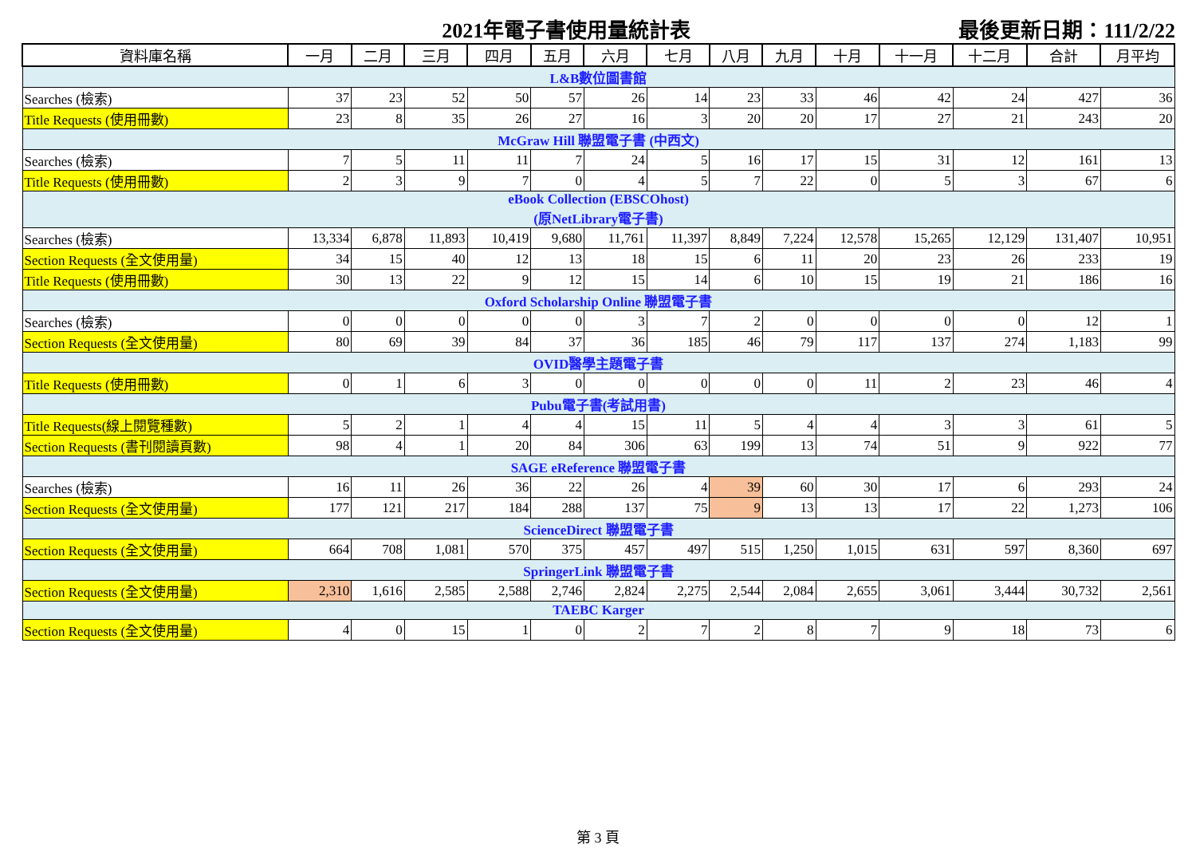2021年電子書使用量統計表
最後更新日期：111/2/22
| 資料庫名稱 | 一月 | 二月 | 三月 | 四月 | 五月 | 六月 | 七月 | 八月 | 九月 | 十月 | 十一月 | 十二月 | 合計 | 月平均 |
| --- | --- | --- | --- | --- | --- | --- | --- | --- | --- | --- | --- | --- | --- | --- |
| L&B數位圖書館 | | | | | | | | | | | | | | |
| Searches (檢索) | 37 | 23 | 52 | 50 | 57 | 26 | 14 | 23 | 33 | 46 | 42 | 24 | 427 | 36 |
| Title Requests (使用冊數) | 23 | 8 | 35 | 26 | 27 | 16 | 3 | 20 | 20 | 17 | 27 | 21 | 243 | 20 |
| McGraw Hill 聯盟電子書 (中西文) | | | | | | | | | | | | | | |
| Searches (檢索) | 7 | 5 | 11 | 11 | 7 | 24 | 5 | 16 | 17 | 15 | 31 | 12 | 161 | 13 |
| Title Requests (使用冊數) | 2 | 3 | 9 | 7 | 0 | 4 | 5 | 7 | 22 | 0 | 5 | 3 | 67 | 6 |
| eBook Collection (EBSCOhost) (原NetLibrary電子書) | | | | | | | | | | | | | | |
| Searches (檢索) | 13,334 | 6,878 | 11,893 | 10,419 | 9,680 | 11,761 | 11,397 | 8,849 | 7,224 | 12,578 | 15,265 | 12,129 | 131,407 | 10,951 |
| Section Requests (全文使用量) | 34 | 15 | 40 | 12 | 13 | 18 | 15 | 6 | 11 | 20 | 23 | 26 | 233 | 19 |
| Title Requests (使用冊數) | 30 | 13 | 22 | 9 | 12 | 15 | 14 | 6 | 10 | 15 | 19 | 21 | 186 | 16 |
| Oxford Scholarship Online 聯盟電子書 | | | | | | | | | | | | | | |
| Searches (檢索) | 0 | 0 | 0 | 0 | 0 | 3 | 7 | 2 | 0 | 0 | 0 | 0 | 12 | 1 |
| Section Requests (全文使用量) | 80 | 69 | 39 | 84 | 37 | 36 | 185 | 46 | 79 | 117 | 137 | 274 | 1,183 | 99 |
| OVID醫學主題電子書 | | | | | | | | | | | | | | |
| Title Requests (使用冊數) | 0 | 1 | 6 | 3 | 0 | 0 | 0 | 0 | 0 | 11 | 2 | 23 | 46 | 4 |
| Pubu電子書(考試用書) | | | | | | | | | | | | | | |
| Title Requests(線上閱覽種數) | 5 | 2 | 1 | 4 | 4 | 15 | 11 | 5 | 4 | 4 | 3 | 3 | 61 | 5 |
| Section Requests (書刊閱讀頁數) | 98 | 4 | 1 | 20 | 84 | 306 | 63 | 199 | 13 | 74 | 51 | 9 | 922 | 77 |
| SAGE eReference 聯盟電子書 | | | | | | | | | | | | | | |
| Searches (檢索) | 16 | 11 | 26 | 36 | 22 | 26 | 4 | 39 | 60 | 30 | 17 | 6 | 293 | 24 |
| Section Requests (全文使用量) | 177 | 121 | 217 | 184 | 288 | 137 | 75 | 9 | 13 | 13 | 17 | 22 | 1,273 | 106 |
| ScienceDirect 聯盟電子書 | | | | | | | | | | | | | | |
| Section Requests (全文使用量) | 664 | 708 | 1,081 | 570 | 375 | 457 | 497 | 515 | 1,250 | 1,015 | 631 | 597 | 8,360 | 697 |
| SpringerLink 聯盟電子書 | | | | | | | | | | | | | | |
| Section Requests (全文使用量) | 2,310 | 1,616 | 2,585 | 2,588 | 2,746 | 2,824 | 2,275 | 2,544 | 2,084 | 2,655 | 3,061 | 3,444 | 30,732 | 2,561 |
| TAEBC Karger | | | | | | | | | | | | | | |
| Section Requests (全文使用量) | 4 | 0 | 15 | 1 | 0 | 2 | 7 | 2 | 8 | 7 | 9 | 18 | 73 | 6 |
第 3 頁